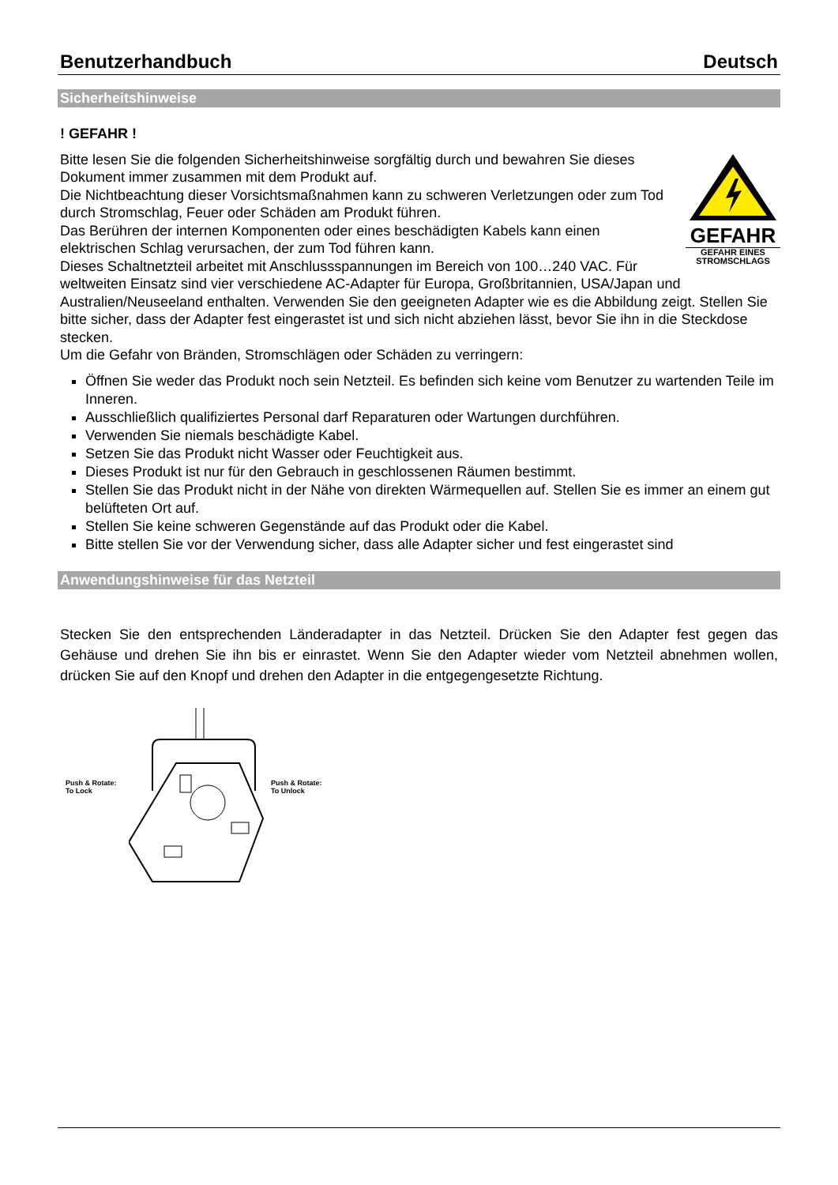Benutzerhandbuch Deutsch
Sicherheitshinweise
! GEFAHR !
GEFAHR
GEFAHR EINES STROMSCHLAGS
Bitte lesen Sie die folgenden Sicherheitshinweise sorgfältig durch und bewahren Sie dieses Dokument immer zusammen mit dem Produkt auf.
Die Nichtbeachtung dieser Vorsichtsmaßnahmen kann zu schweren Verletzungen oder zum Tod durch Stromschlag, Feuer oder Schäden am Produkt führen.
Das Berühren der internen Komponenten oder eines beschädigten Kabels kann einen elektrischen Schlag verursachen, der zum Tod führen kann.
Dieses Schaltnetzteil arbeitet mit Anschlussspannungen im Bereich von 100…240 VAC. Für weltweiten Einsatz sind vier verschiedene AC-Adapter für Europa, Großbritannien, USA/Japan und Australien/Neuseeland enthalten. Verwenden Sie den geeigneten Adapter wie es die Abbildung zeigt. Stellen Sie bitte sicher, dass der Adapter fest eingerastet ist und sich nicht abziehen lässt, bevor Sie ihn in die Steckdose stecken.
Um die Gefahr von Bränden, Stromschlägen oder Schäden zu verringern:
Öffnen Sie weder das Produkt noch sein Netzteil. Es befinden sich keine vom Benutzer zu wartenden Teile im Inneren.
Ausschließlich qualifiziertes Personal darf Reparaturen oder Wartungen durchführen.
Verwenden Sie niemals beschädigte Kabel.
Setzen Sie das Produkt nicht Wasser oder Feuchtigkeit aus.
Dieses Produkt ist nur für den Gebrauch in geschlossenen Räumen bestimmt.
Stellen Sie das Produkt nicht in der Nähe von direkten Wärmequellen auf. Stellen Sie es immer an einem gut belüfteten Ort auf.
Stellen Sie keine schweren Gegenstände auf das Produkt oder die Kabel.
Bitte stellen Sie vor der Verwendung sicher, dass alle Adapter sicher und fest eingerastet sind
Anwendungshinweise für das Netzteil
Stecken Sie den entsprechenden Länderadapter in das Netzteil. Drücken Sie den Adapter fest gegen das Gehäuse und drehen Sie ihn bis er einrastet. Wenn Sie den Adapter wieder vom Netzteil abnehmen wollen, drücken Sie auf den Knopf und drehen den Adapter in die entgegengesetzte Richtung.
Push & Rotate:
To Lock
Push & Rotate:
To Unlock